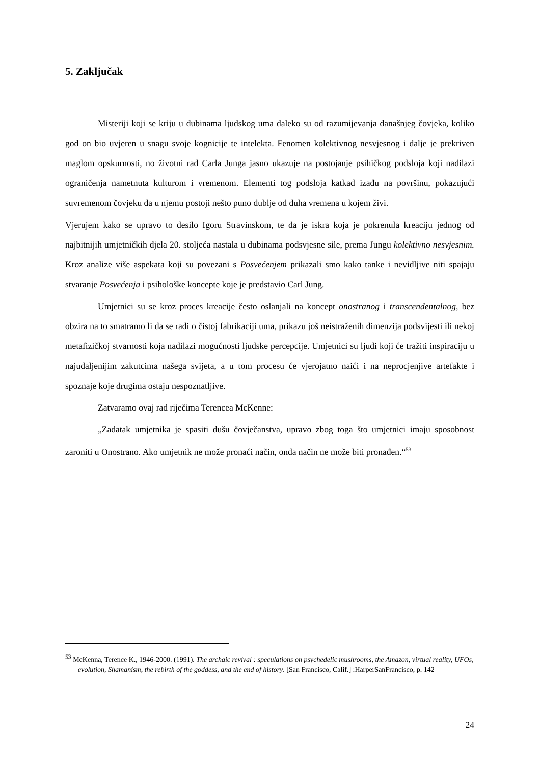5. Zaključak
Misteriji koji se kriju u dubinama ljudskog uma daleko su od razumijevanja današnjeg čovjeka, koliko god on bio uvjeren u snagu svoje kognicije te intelekta. Fenomen kolektivnog nesvjesnog i dalje je prekriven maglom opskurnosti, no životni rad Carla Junga jasno ukazuje na postojanje psihičkog podsloja koji nadilazi ograničenja nametnuta kulturom i vremenom. Elementi tog podsloja katkad izađu na površinu, pokazujući suvremenom čovjeku da u njemu postoji nešto puno dublje od duha vremena u kojem živi.
Vjerujem kako se upravo to desilo Igoru Stravinskom, te da je iskra koja je pokrenula kreaciju jednog od najbitnijih umjetničkih djela 20. stoljeća nastala u dubinama podsvjesne sile, prema Jungu kolektivno nesvjesnim. Kroz analize više aspekata koji su povezani s Posvećenjem prikazali smo kako tanke i nevidljive niti spajaju stvaranje Posvećenja i psihološke koncepte koje je predstavio Carl Jung.
Umjetnici su se kroz proces kreacije često oslanjali na koncept onostranog i transcendentalnog, bez obzira na to smatramo li da se radi o čistoj fabrikaciji uma, prikazu još neistraženih dimenzija podsvijesti ili nekoj metafizičkoj stvarnosti koja nadilazi mogućnosti ljudske percepcije. Umjetnici su ljudi koji će tražiti inspiraciju u najudaljenijim zakutcima našega svijeta, a u tom procesu će vjerojatno naići i na neprocjenjive artefakte i spoznaje koje drugima ostaju nespoznatljive.
Zatvaramo ovaj rad riječima Terencea McKenne:
„Zadatak umjetnika je spasiti dušu čovječanstva, upravo zbog toga što umjetnici imaju sposobnost zaroniti u Onostrano. Ako umjetnik ne može pronaći način, onda način ne može biti pronađen.“<sup>53</sup>
<sup>53</sup> McKenna, Terence K., 1946-2000. (1991). The archaic revival : speculations on psychedelic mushrooms, the Amazon, virtual reality, UFOs, evolution, Shamanism, the rebirth of the goddess, and the end of history. [San Francisco, Calif.] :HarperSanFrancisco, p. 142
24